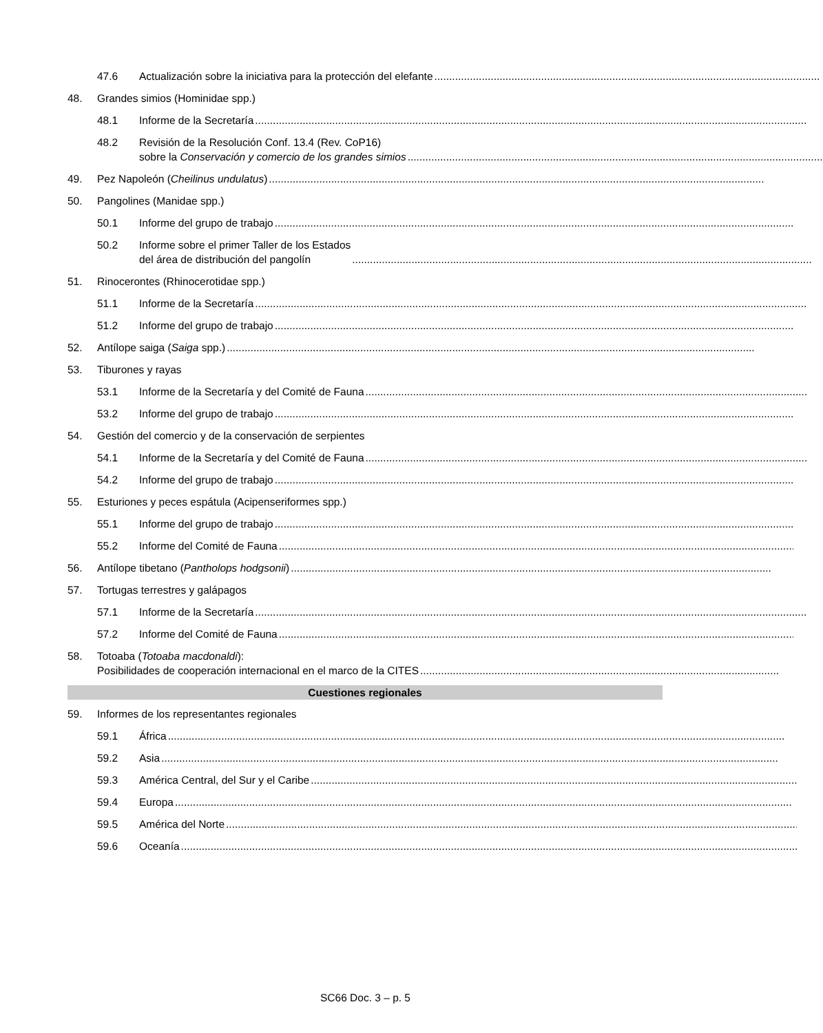47.6 Actualización sobre la iniciativa para la protección del elefante
48. Grandes simios (Hominidae spp.)
48.1 Informe de la Secretaría
48.2 Revisión de la Resolución Conf. 13.4 (Rev. CoP16)
sobre la Conservación y comercio de los grandes simios
49. Pez Napoleón (Cheilinus undulatus)
50. Pangolines (Manidae spp.)
50.1 Informe del grupo de trabajo
50.2 Informe sobre el primer Taller de los Estados
del área de distribución del pangolín
51. Rinocerontes (Rhinocerotidae spp.)
51.1 Informe de la Secretaría
51.2 Informe del grupo de trabajo
52. Antílope saiga (Saiga spp.)
53. Tiburones y rayas
53.1 Informe de la Secretaría y del Comité de Fauna
53.2 Informe del grupo de trabajo
54. Gestión del comercio y de la conservación de serpientes
54.1 Informe de la Secretaría y del Comité de Fauna
54.2 Informe del grupo de trabajo
55. Esturiones y peces espátula (Acipenseriformes spp.)
55.1 Informe del grupo de trabajo
55.2 Informe del Comité de Fauna
56. Antílope tibetano (Pantholops hodgsonii)
57. Tortugas terrestres y galápagos
57.1 Informe de la Secretaría
57.2 Informe del Comité de Fauna
58. Totoaba (Totoaba macdonaldi):
Posibilidades de cooperación internacional en el marco de la CITES
Cuestiones regionales
59. Informes de los representantes regionales
59.1 África
59.2 Asia
59.3 América Central, del Sur y el Caribe
59.4 Europa
59.5 América del Norte
59.6 Oceanía
SC66 Doc. 3 – p. 5